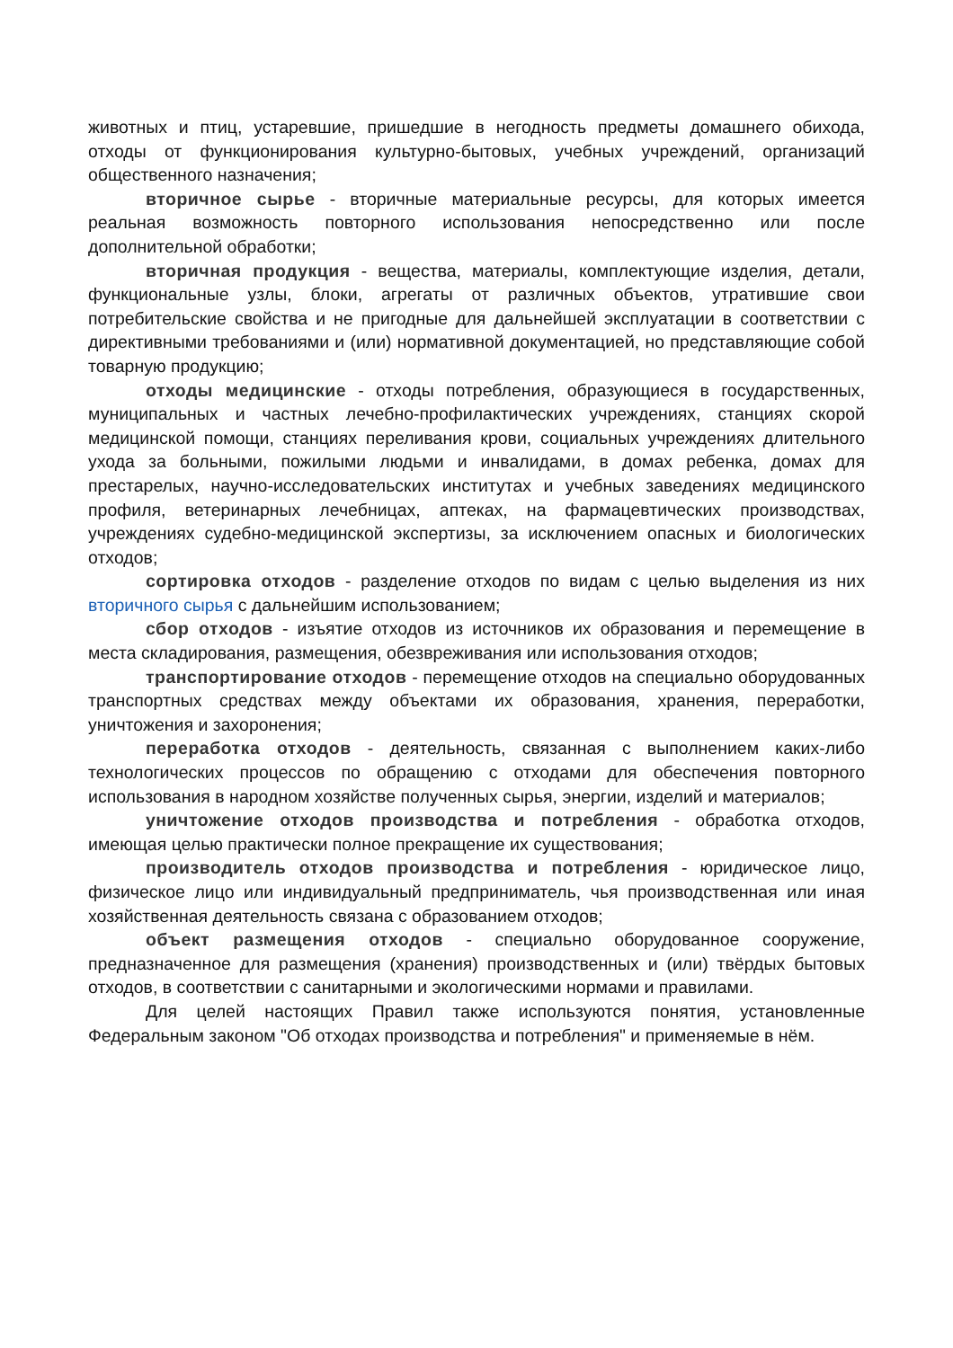животных и птиц, устаревшие, пришедшие в негодность предметы домашнего обихода, отходы от функционирования культурно-бытовых, учебных учреждений, организаций общественного назначения;
вторичное сырье - вторичные материальные ресурсы, для которых имеется реальная возможность повторного использования непосредственно или после дополнительной обработки;
вторичная продукция - вещества, материалы, комплектующие изделия, детали, функциональные узлы, блоки, агрегаты от различных объектов, утратившие свои потребительские свойства и не пригодные для дальнейшей эксплуатации в соответствии с директивными требованиями и (или) нормативной документацией, но представляющие собой товарную продукцию;
отходы медицинские - отходы потребления, образующиеся в государственных, муниципальных и частных лечебно-профилактических учреждениях, станциях скорой медицинской помощи, станциях переливания крови, социальных учреждениях длительного ухода за больными, пожилыми людьми и инвалидами, в домах ребенка, домах для престарелых, научно-исследовательских институтах и учебных заведениях медицинского профиля, ветеринарных лечебницах, аптеках, на фармацевтических производствах, учреждениях судебно-медицинской экспертизы, за исключением опасных и биологических отходов;
сортировка отходов - разделение отходов по видам с целью выделения из них вторичного сырья с дальнейшим использованием;
сбор отходов - изъятие отходов из источников их образования и перемещение в места складирования, размещения, обезвреживания или использования отходов;
транспортирование отходов - перемещение отходов на специально оборудованных транспортных средствах между объектами их образования, хранения, переработки, уничтожения и захоронения;
переработка отходов - деятельность, связанная с выполнением каких-либо технологических процессов по обращению с отходами для обеспечения повторного использования в народном хозяйстве полученных сырья, энергии, изделий и материалов;
уничтожение отходов производства и потребления - обработка отходов, имеющая целью практически полное прекращение их существования;
производитель отходов производства и потребления - юридическое лицо, физическое лицо или индивидуальный предприниматель, чья производственная или иная хозяйственная деятельность связана с образованием отходов;
объект размещения отходов - специально оборудованное сооружение, предназначенное для размещения (хранения) производственных и (или) твёрдых бытовых отходов, в соответствии с санитарными и экологическими нормами и правилами.
Для целей настоящих Правил также используются понятия, установленные Федеральным законом "Об отходах производства и потребления" и применяемые в нём.